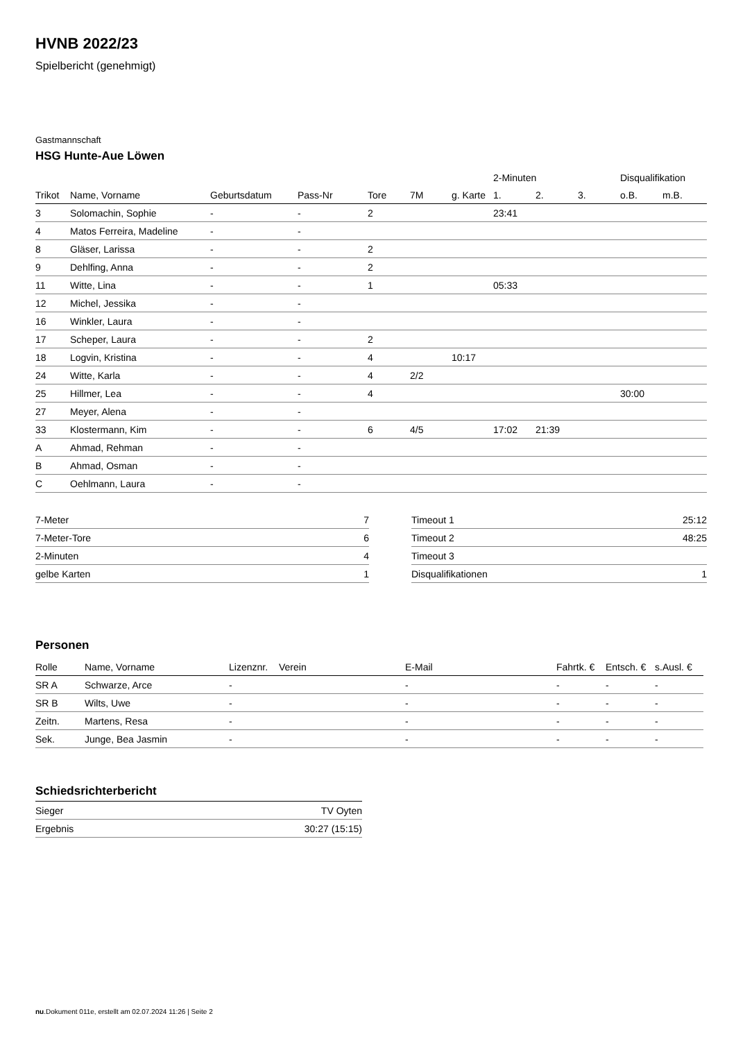HVNB 2022/23
Spielbericht (genehmigt)
Gastmannschaft
HSG Hunte-Aue Löwen
| | | | | | | | 2-Minuten | | | Disqualifikation | |
| --- | --- | --- | --- | --- | --- | --- | --- | --- | --- | --- | --- |
| Trikot | Name, Vorname | Geburtsdatum | Pass-Nr | Tore | 7M | g. Karte | 1. | 2. | 3. | o.B. | m.B. |
| 3 | Solomachin, Sophie | - | - | 2 | | | 23:41 | | | | |
| 4 | Matos Ferreira, Madeline | - | - | | | | | | | | |
| 8 | Gläser, Larissa | - | - | 2 | | | | | | | |
| 9 | Dehlfing, Anna | - | - | 2 | | | | | | | |
| 11 | Witte, Lina | - | - | 1 | | | 05:33 | | | | |
| 12 | Michel, Jessika | - | - | | | | | | | | |
| 16 | Winkler, Laura | - | - | | | | | | | | |
| 17 | Scheper, Laura | - | - | 2 | | | | | | | |
| 18 | Logvin, Kristina | - | - | 4 | | 10:17 | | | | | |
| 24 | Witte, Karla | - | - | 4 | 2/2 | | | | | | |
| 25 | Hillmer, Lea | - | - | 4 | | | | | | 30:00 | |
| 27 | Meyer, Alena | - | - | | | | | | | | |
| 33 | Klostermann, Kim | - | - | 6 | 4/5 | | 17:02 | 21:39 | | | |
| A | Ahmad, Rehman | - | - | | | | | | | | |
| B | Ahmad, Osman | - | - | | | | | | | | |
| C | Oehlmann, Laura | - | - | | | | | | | | |
| 7-Meter | 7 |
| 7-Meter-Tore | 6 |
| 2-Minuten | 4 |
| gelbe Karten | 1 |
| Timeout 1 | 25:12 |
| Timeout 2 | 48:25 |
| Timeout 3 | |
| Disqualifikationen | 1 |
Personen
| Rolle | Name, Vorname | Lizenznr. | Verein | E-Mail | Fahrtk. € | Entsch. € | s.Ausl. € |
| --- | --- | --- | --- | --- | --- | --- | --- |
| SR A | Schwarze, Arce | - | | - | - | - | - |
| SR B | Wilts, Uwe | - | | - | - | - | - |
| Zeitn. | Martens, Resa | - | | - | - | - | - |
| Sek. | Junge, Bea Jasmin | - | | - | - | - | - |
Schiedsrichterbericht
| Sieger | TV Oyten |
| Ergebnis | 30:27 (15:15) |
nu.Dokument 011e, erstellt am 02.07.2024 11:26 | Seite 2